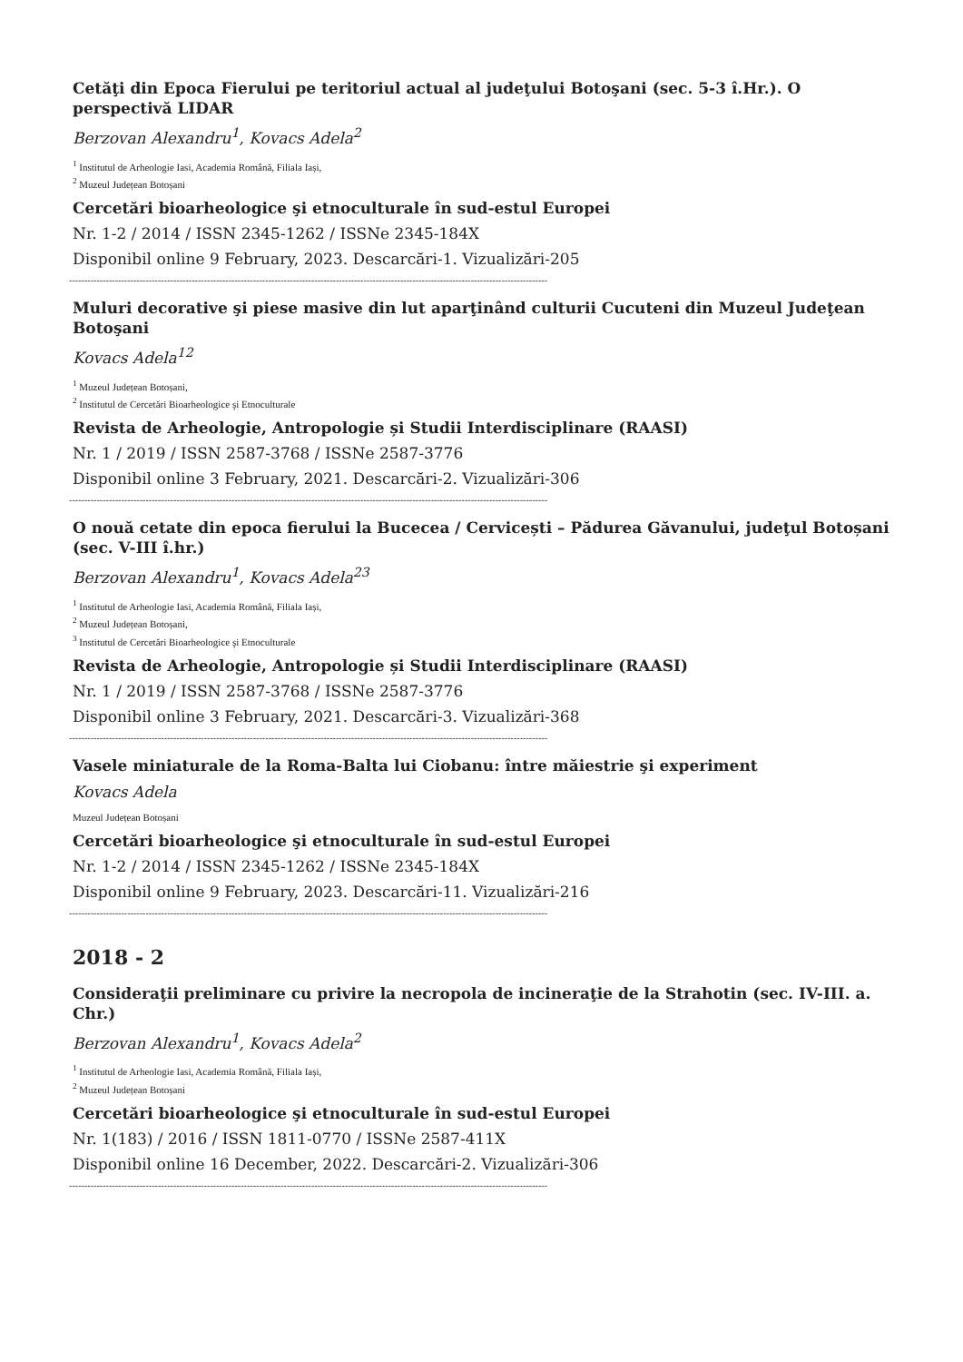Cetăţi din Epoca Fierului pe teritoriul actual al judeţului Botoşani (sec. 5-3 î.Hr.). O perspectivă LIDAR
Berzovan Alexandru<sup>1</sup>, Kovacs Adela<sup>2</sup>
<sup>1</sup> Institutul de Arheologie Iasi, Academia Română, Filiala Iași,
<sup>2</sup> Muzeul Județean Botoșani
Cercetări bioarheologice şi etnoculturale în sud-estul Europei
Nr. 1-2 / 2014 / ISSN 2345-1262 / ISSNe 2345-184X
Disponibil online 9 February, 2023. Descarcări-1. Vizualizări-205
------------------------------------------------------------------------------------------------------------------------------------------------------------
Muluri decorative şi piese masive din lut aparţinând culturii Cucuteni din Muzeul Judeţean Botoşani
Kovacs Adela<sup>12</sup>
<sup>1</sup> Muzeul Județean Botoșani,
<sup>2</sup> Institutul de Cercetări Bioarheologice şi Etnoculturale
Revista de Arheologie, Antropologie și Studii Interdisciplinare (RAASI)
Nr. 1 / 2019 / ISSN 2587-3768 / ISSNe 2587-3776
Disponibil online 3 February, 2021. Descarcări-2. Vizualizări-306
------------------------------------------------------------------------------------------------------------------------------------------------------------
O nouă cetate din epoca fierului la Bucecea / Cervicești – Pădurea Găvanului, judeţul Botoșani (sec. V-III î.hr.)
Berzovan Alexandru<sup>1</sup>, Kovacs Adela<sup>23</sup>
<sup>1</sup> Institutul de Arheologie Iasi, Academia Română, Filiala Iași,
<sup>2</sup> Muzeul Județean Botoșani,
<sup>3</sup> Institutul de Cercetări Bioarheologice şi Etnoculturale
Revista de Arheologie, Antropologie și Studii Interdisciplinare (RAASI)
Nr. 1 / 2019 / ISSN 2587-3768 / ISSNe 2587-3776
Disponibil online 3 February, 2021. Descarcări-3. Vizualizări-368
------------------------------------------------------------------------------------------------------------------------------------------------------------
Vasele miniaturale de la Roma-Balta lui Ciobanu: între măiestrie şi experiment
Kovacs Adela
Muzeul Județean Botoșani
Cercetări bioarheologice şi etnoculturale în sud-estul Europei
Nr. 1-2 / 2014 / ISSN 2345-1262 / ISSNe 2345-184X
Disponibil online 9 February, 2023. Descarcări-11. Vizualizări-216
------------------------------------------------------------------------------------------------------------------------------------------------------------
2018 - 2
Consideraţii preliminare cu privire la necropola de incineraţie de la Strahotin (sec. IV-III. a. Chr.)
Berzovan Alexandru<sup>1</sup>, Kovacs Adela<sup>2</sup>
<sup>1</sup> Institutul de Arheologie Iasi, Academia Română, Filiala Iași,
<sup>2</sup> Muzeul Județean Botoșani
Cercetări bioarheologice şi etnoculturale în sud-estul Europei
Nr. 1(183) / 2016 / ISSN 1811-0770 / ISSNe 2587-411X
Disponibil online 16 December, 2022. Descarcări-2. Vizualizări-306
------------------------------------------------------------------------------------------------------------------------------------------------------------